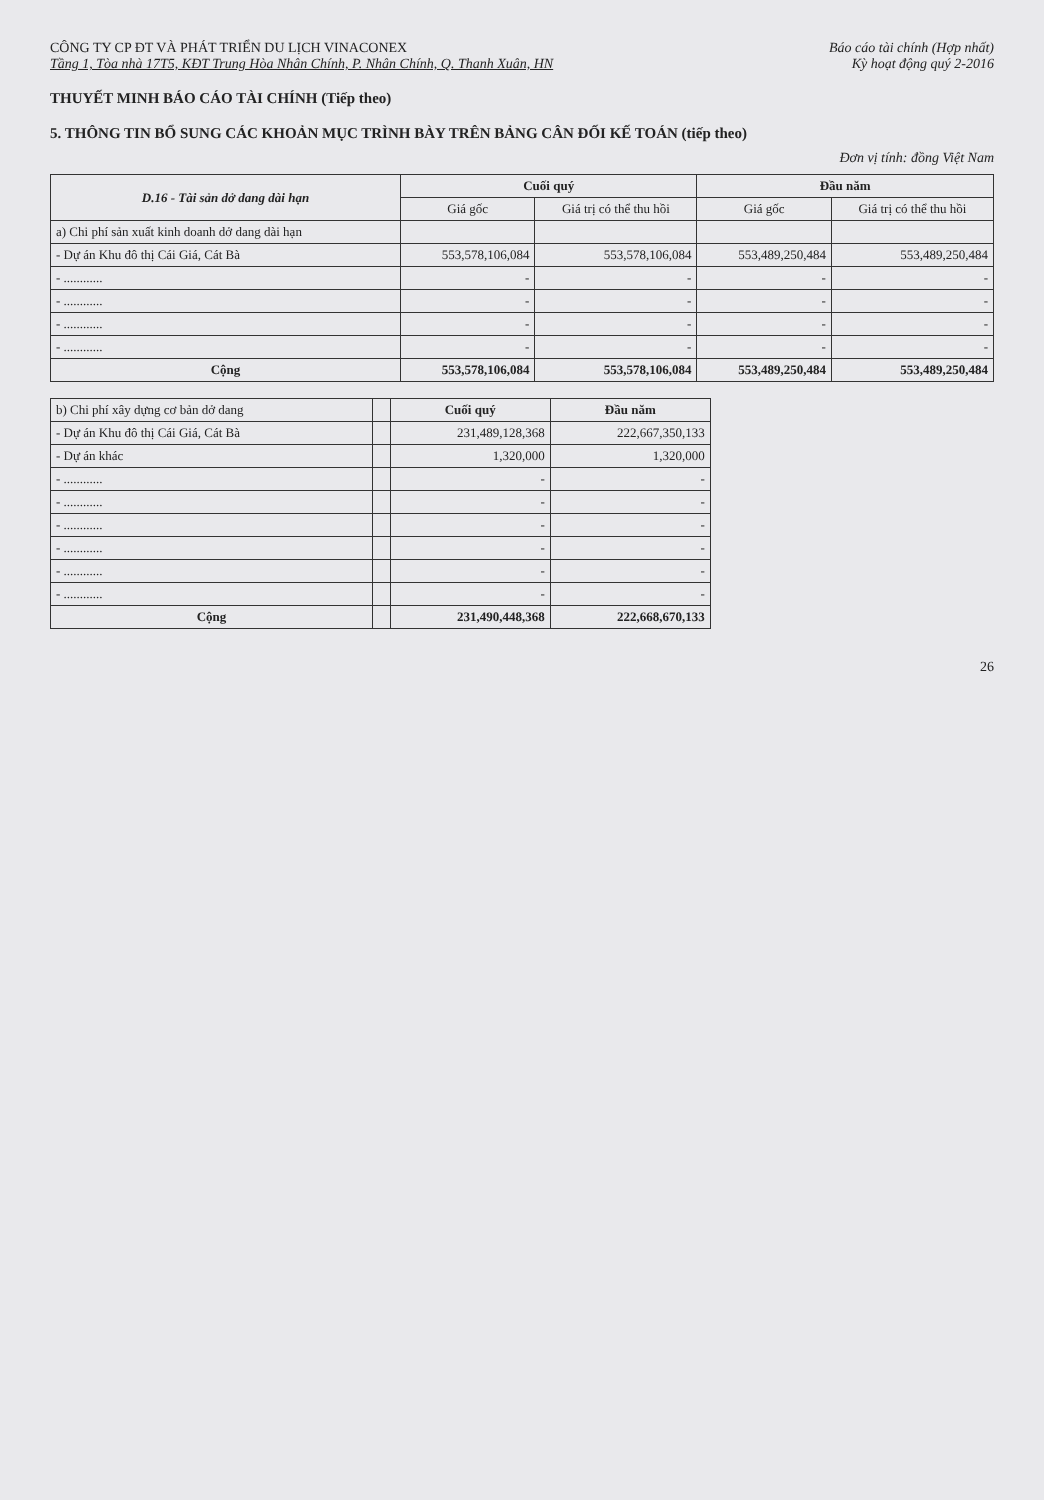CÔNG TY CP ĐT VÀ PHÁT TRIỂN DU LỊCH VINACONEX
Tầng 1, Tòa nhà 17T5, KĐT Trung Hòa Nhân Chính, P. Nhân Chính, Q. Thanh Xuân, HN
Báo cáo tài chính (Hợp nhất)
Kỳ hoạt động quý 2-2016
THUYẾT MINH BÁO CÁO TÀI CHÍNH (Tiếp theo)
5. THÔNG TIN BỔ SUNG CÁC KHOẢN MỤC TRÌNH BÀY TRÊN BẢNG CÂN ĐỐI KẾ TOÁN (tiếp theo)
Đơn vị tính: đồng Việt Nam
| D.16 - Tài sản dở dang dài hạn | Cuối quý | | Đầu năm | |
| --- | --- | --- | --- | --- |
| | Giá gốc | Giá trị có thể thu hồi | Giá gốc | Giá trị có thể thu hồi |
| a) Chi phí sản xuất kinh doanh dở dang dài hạn | | | | |
| - Dự án Khu đô thị Cái Giá, Cát Bà | 553,578,106,084 | 553,578,106,084 | 553,489,250,484 | 553,489,250,484 |
| - ............ | - | - | - | - |
| - ............ | - | - | - | - |
| - ............ | - | - | - | - |
| - ............ | - | - | - | - |
| Cộng | 553,578,106,084 | 553,578,106,084 | 553,489,250,484 | 553,489,250,484 |
| b) Chi phí xây dựng cơ bản dở dang | | Cuối quý | Đầu năm |
| --- | --- | --- | --- |
| - Dự án Khu đô thị Cái Giá, Cát Bà | | 231,489,128,368 | 222,667,350,133 |
| - Dự án khác | | 1,320,000 | 1,320,000 |
| - ............ | | - | - |
| - ............ | | - | - |
| - ............ | | - | - |
| - ............ | | - | - |
| - ............ | | - | - |
| - ............ | | - | - |
| Cộng | | 231,490,448,368 | 222,668,670,133 |
26